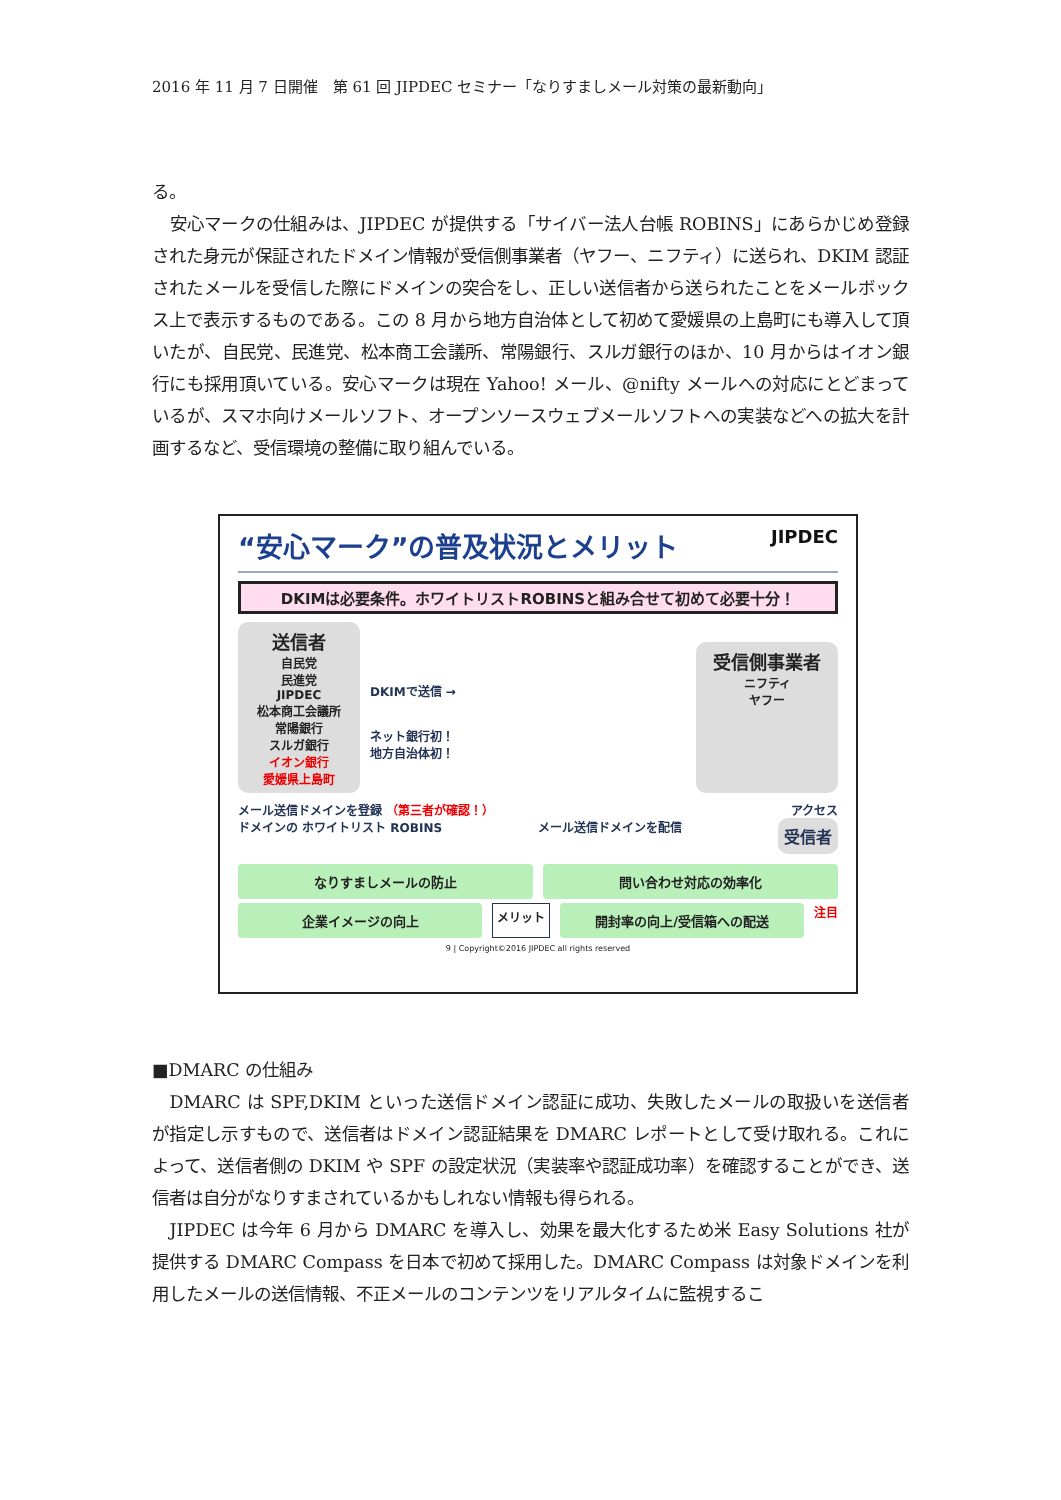2016 年 11 月 7 日開催　第 61 回 JIPDEC セミナー「なりすましメール対策の最新動向」
る。
安心マークの仕組みは、JIPDEC が提供する「サイバー法人台帳 ROBINS」にあらかじめ登録された身元が保証されたドメイン情報が受信側事業者（ヤフー、ニフティ）に送られ、DKIM 認証されたメールを受信した際にドメインの突合をし、正しい送信者から送られたことをメールボックス上で表示するものである。この 8 月から地方自治体として初めて愛媛県の上島町にも導入して頂いたが、自民党、民進党、松本商工会議所、常陽銀行、スルガ銀行のほか、10 月からはイオン銀行にも採用頂いている。安心マークは現在 Yahoo! メール、@nifty メールへの対応にとどまっているが、スマホ向けメールソフト、オープンソースウェブメールソフトへの実装などへの拡大を計画するなど、受信環境の整備に取り組んでいる。
“安心マーク”の普及状況とメリット JIPDEC
DKIMは必要条件。ホワイトリストROBINSと組み合せて初めて必要十分！
送信者
自民党
民進党
JIPDEC
松本商工会議所
常陽銀行
スルガ銀行
イオン銀行
愛媛県上島町
DKIMで送信 →
ネット銀行初！
地方自治体初！
受信側事業者
ニフティ
ヤフー
メール送信ドメインを登録 （第三者が確認！） アクセス
ドメインの ホワイトリスト ROBINS メール送信ドメインを配信 受信者
なりすましメールの防止 問い合わせ対応の効率化
企業イメージの向上
メリット
開封率の向上/受信箱への配送
注目
9 | Copyright©2016 JIPDEC all rights reserved
■DMARC の仕組み
DMARC は SPF,DKIM といった送信ドメイン認証に成功、失敗したメールの取扱いを送信者が指定し示すもので、送信者はドメイン認証結果を DMARC レポートとして受け取れる。これによって、送信者側の DKIM や SPF の設定状況（実装率や認証成功率）を確認することができ、送信者は自分がなりすまされているかもしれない情報も得られる。
JIPDEC は今年 6 月から DMARC を導入し、効果を最大化するため米 Easy Solutions 社が提供する DMARC Compass を日本で初めて採用した。DMARC Compass は対象ドメインを利用したメールの送信情報、不正メールのコンテンツをリアルタイムに監視するこ